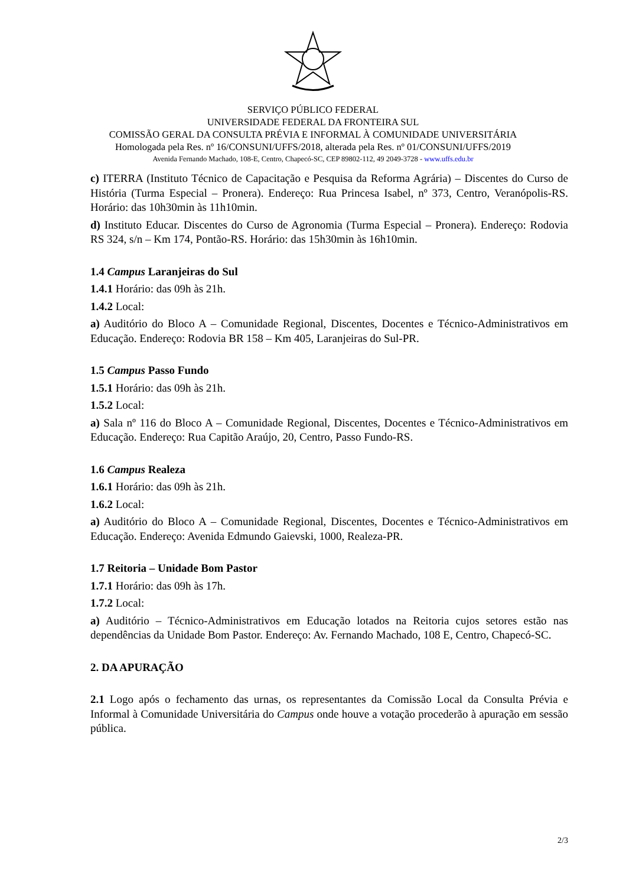SERVIÇO PÚBLICO FEDERAL
UNIVERSIDADE FEDERAL DA FRONTEIRA SUL
COMISSÃO GERAL DA CONSULTA PRÉVIA E INFORMAL À COMUNIDADE UNIVERSITÁRIA
Homologada pela Res. nº 16/CONSUNI/UFFS/2018, alterada pela Res. nº 01/CONSUNI/UFFS/2019
Avenida Fernando Machado, 108-E, Centro, Chapecó-SC, CEP 89802-112, 49 2049-3728 - www.uffs.edu.br
c) ITERRA (Instituto Técnico de Capacitação e Pesquisa da Reforma Agrária) – Discentes do Curso de História (Turma Especial – Pronera). Endereço: Rua Princesa Isabel, nº 373, Centro, Veranópolis-RS. Horário: das 10h30min às 11h10min.
d) Instituto Educar. Discentes do Curso de Agronomia (Turma Especial – Pronera). Endereço: Rodovia RS 324, s/n – Km 174, Pontão-RS. Horário: das 15h30min às 16h10min.
1.4 Campus Laranjeiras do Sul
1.4.1 Horário: das 09h às 21h.
1.4.2 Local:
a) Auditório do Bloco A – Comunidade Regional, Discentes, Docentes e Técnico-Administrativos em Educação. Endereço: Rodovia BR 158 – Km 405, Laranjeiras do Sul-PR.
1.5 Campus Passo Fundo
1.5.1 Horário: das 09h às 21h.
1.5.2 Local:
a) Sala nº 116 do Bloco A – Comunidade Regional, Discentes, Docentes e Técnico-Administrativos em Educação. Endereço: Rua Capitão Araújo, 20, Centro, Passo Fundo-RS.
1.6 Campus Realeza
1.6.1 Horário: das 09h às 21h.
1.6.2 Local:
a) Auditório do Bloco A – Comunidade Regional, Discentes, Docentes e Técnico-Administrativos em Educação. Endereço: Avenida Edmundo Gaievski, 1000, Realeza-PR.
1.7 Reitoria – Unidade Bom Pastor
1.7.1 Horário: das 09h às 17h.
1.7.2 Local:
a) Auditório – Técnico-Administrativos em Educação lotados na Reitoria cujos setores estão nas dependências da Unidade Bom Pastor. Endereço: Av. Fernando Machado, 108 E, Centro, Chapecó-SC.
2. DA APURAÇÃO
2.1 Logo após o fechamento das urnas, os representantes da Comissão Local da Consulta Prévia e Informal à Comunidade Universitária do Campus onde houve a votação procederão à apuração em sessão pública.
2/3